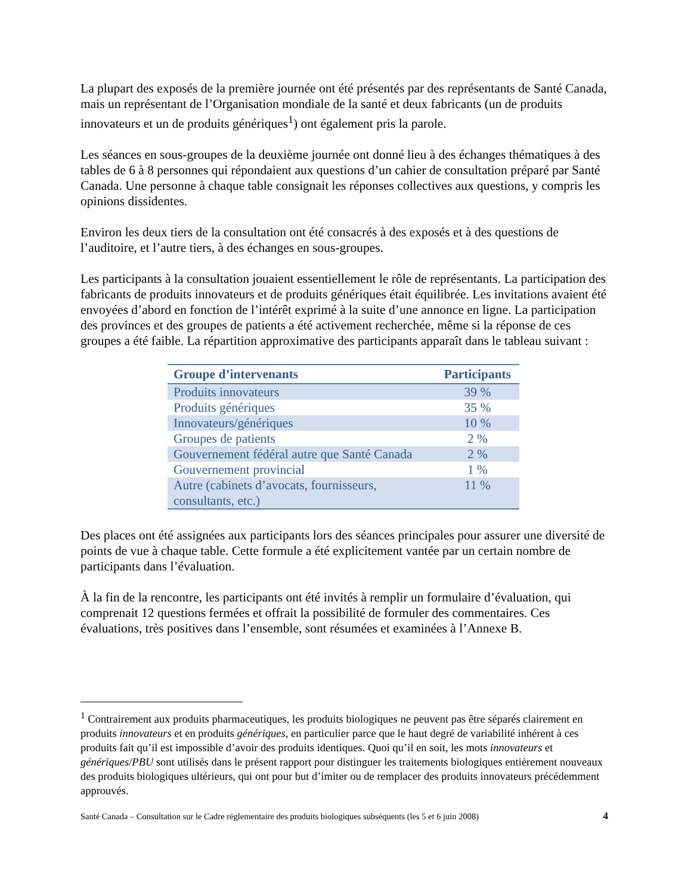La plupart des exposés de la première journée ont été présentés par des représentants de Santé Canada, mais un représentant de l’Organisation mondiale de la santé et deux fabricants (un de produits innovateurs et un de produits génériques<sup>1</sup>) ont également pris la parole.
Les séances en sous-groupes de la deuxième journée ont donné lieu à des échanges thématiques à des tables de 6 à 8 personnes qui répondaient aux questions d’un cahier de consultation préparé par Santé Canada. Une personne à chaque table consignait les réponses collectives aux questions, y compris les opinions dissidentes.
Environ les deux tiers de la consultation ont été consacrés à des exposés et à des questions de l’auditoire, et l’autre tiers, à des échanges en sous-groupes.
Les participants à la consultation jouaient essentiellement le rôle de représentants. La participation des fabricants de produits innovateurs et de produits génériques était équilibrée. Les invitations avaient été envoyées d’abord en fonction de l’intérêt exprimé à la suite d’une annonce en ligne. La participation des provinces et des groupes de patients a été activement recherchée, même si la réponse de ces groupes a été faible. La répartition approximative des participants apparaît dans le tableau suivant :
| Groupe d’intervenants | Participants |
| --- | --- |
| Produits innovateurs | 39 % |
| Produits génériques | 35 % |
| Innovateurs/génériques | 10 % |
| Groupes de patients | 2 % |
| Gouvernement fédéral autre que Santé Canada | 2 % |
| Gouvernement provincial | 1 % |
| Autre (cabinets d’avocats, fournisseurs, consultants, etc.) | 11 % |
Des places ont été assignées aux participants lors des séances principales pour assurer une diversité de points de vue à chaque table. Cette formule a été explicitement vantée par un certain nombre de participants dans l’évaluation.
À la fin de la rencontre, les participants ont été invités à remplir un formulaire d’évaluation, qui comprenait 12 questions fermées et offrait la possibilité de formuler des commentaires. Ces évaluations, très positives dans l’ensemble, sont résumées et examinées à l’Annexe B.
<sup>1</sup> Contrairement aux produits pharmaceutiques, les produits biologiques ne peuvent pas être séparés clairement en produits innovateurs et en produits génériques, en particulier parce que le haut degré de variabilité inhérent à ces produits fait qu’il est impossible d’avoir des produits identiques. Quoi qu’il en soit, les mots innovateurs et génériques/PBU sont utilisés dans le présent rapport pour distinguer les traitements biologiques entièrement nouveaux des produits biologiques ultérieurs, qui ont pour but d’imiter ou de remplacer des produits innovateurs précédemment approuvés.
Santé Canada – Consultation sur le Cadre réglementaire des produits biologiques subséquents (les 5 et 6 juin 2008) 4